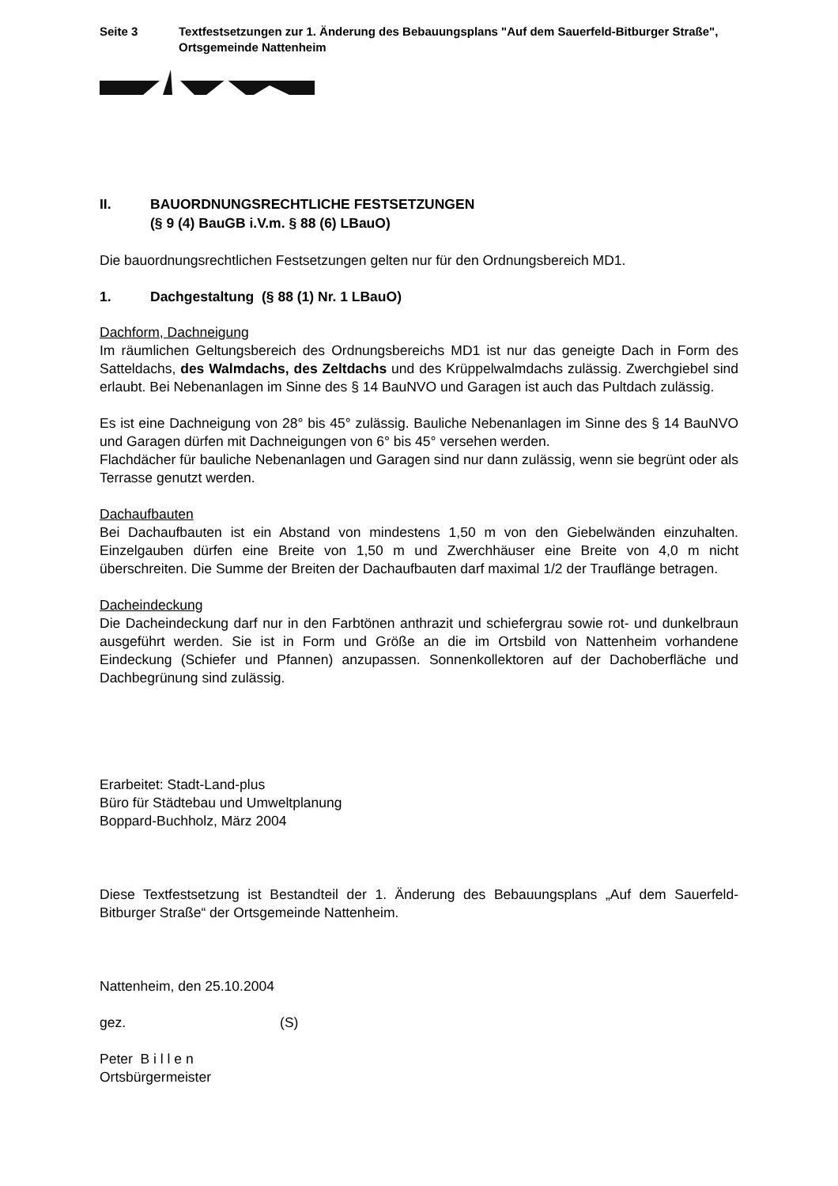Seite 3 Textfestsetzungen zur 1. Änderung des Bebauungsplans "Auf dem Sauerfeld-Bitburger Straße", Ortsgemeinde Nattenheim
II. BAUORDNUNGSRECHTLICHE FESTSETZUNGEN
(§ 9 (4) BauGB i.V.m. § 88 (6) LBauO)
Die bauordnungsrechtlichen Festsetzungen gelten nur für den Ordnungsbereich MD1.
1. Dachgestaltung (§ 88 (1) Nr. 1 LBauO)
Dachform, Dachneigung
Im räumlichen Geltungsbereich des Ordnungsbereichs MD1 ist nur das geneigte Dach in Form des Satteldachs, des Walmdachs, des Zeltdachs und des Krüppelwalmdachs zulässig. Zwerchgiebel sind erlaubt. Bei Nebenanlagen im Sinne des § 14 BauNVO und Garagen ist auch das Pultdach zulässig.
Es ist eine Dachneigung von 28° bis 45° zulässig. Bauliche Nebenanlagen im Sinne des § 14 BauNVO und Garagen dürfen mit Dachneigungen von 6° bis 45° versehen werden.
Flachdächer für bauliche Nebenanlagen und Garagen sind nur dann zulässig, wenn sie begrünt oder als Terrasse genutzt werden.
Dachaufbauten
Bei Dachaufbauten ist ein Abstand von mindestens 1,50 m von den Giebelwänden einzuhalten. Einzelgauben dürfen eine Breite von 1,50 m und Zwerchhäuser eine Breite von 4,0 m nicht überschreiten. Die Summe der Breiten der Dachaufbauten darf maximal 1/2 der Trauflänge betragen.
Dacheindeckung
Die Dacheindeckung darf nur in den Farbtönen anthrazit und schiefergrau sowie rot- und dunkelbraun ausgeführt werden. Sie ist in Form und Größe an die im Ortsbild von Nattenheim vorhandene Eindeckung (Schiefer und Pfannen) anzupassen. Sonnenkollektoren auf der Dachoberfläche und Dachbegrünung sind zulässig.
Erarbeitet: Stadt-Land-plus
Büro für Städtebau und Umweltplanung
Boppard-Buchholz, März 2004
Diese Textfestsetzung ist Bestandteil der 1. Änderung des Bebauungsplans „Auf dem Sauerfeld-Bitburger Straße“ der Ortsgemeinde Nattenheim.
Nattenheim, den 25.10.2004
gez. (S)
Peter B i l l e n
Ortsbürgermeister